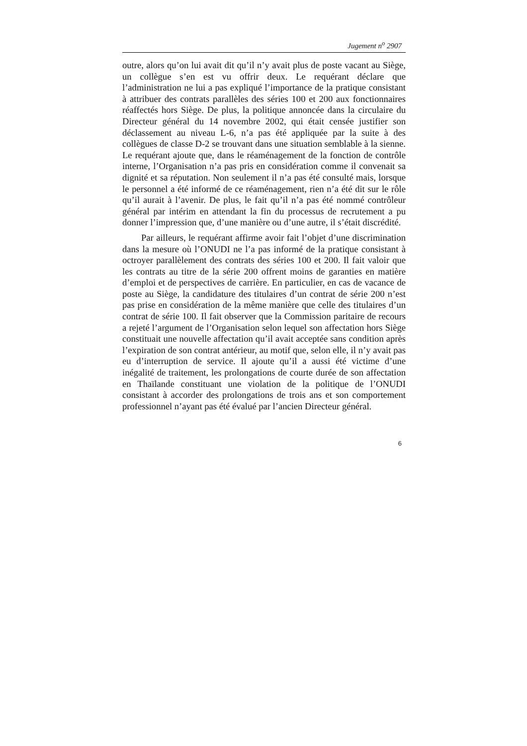Jugement n<sup>o</sup> 2907
outre, alors qu’on lui avait dit qu’il n’y avait plus de poste vacant au Siège, un collègue s’en est vu offrir deux. Le requérant déclare que l’administration ne lui a pas expliqué l’importance de la pratique consistant à attribuer des contrats parallèles des séries 100 et 200 aux fonctionnaires réaffectés hors Siège. De plus, la politique annoncée dans la circulaire du Directeur général du 14 novembre 2002, qui était censée justifier son déclassement au niveau L-6, n’a pas été appliquée par la suite à des collègues de classe D-2 se trouvant dans une situation semblable à la sienne. Le requérant ajoute que, dans le réaménagement de la fonction de contrôle interne, l’Organisation n’a pas pris en considération comme il convenait sa dignité et sa réputation. Non seulement il n’a pas été consulté mais, lorsque le personnel a été informé de ce réaménagement, rien n’a été dit sur le rôle qu’il aurait à l’avenir. De plus, le fait qu’il n’a pas été nommé contrôleur général par intérim en attendant la fin du processus de recrutement a pu donner l’impression que, d’une manière ou d’une autre, il s’était discrédité.
Par ailleurs, le requérant affirme avoir fait l’objet d’une discrimination dans la mesure où l’ONUDI ne l’a pas informé de la pratique consistant à octroyer parallèlement des contrats des séries 100 et 200. Il fait valoir que les contrats au titre de la série 200 offrent moins de garanties en matière d’emploi et de perspectives de carrière. En particulier, en cas de vacance de poste au Siège, la candidature des titulaires d’un contrat de série 200 n’est pas prise en considération de la même manière que celle des titulaires d’un contrat de série 100. Il fait observer que la Commission paritaire de recours a rejeté l’argument de l’Organisation selon lequel son affectation hors Siège constituait une nouvelle affectation qu’il avait acceptée sans condition après l’expiration de son contrat antérieur, au motif que, selon elle, il n’y avait pas eu d’interruption de service. Il ajoute qu’il a aussi été victime d’une inégalité de traitement, les prolongations de courte durée de son affectation en Thaïlande constituant une violation de la politique de l’ONUDI consistant à accorder des prolongations de trois ans et son comportement professionnel n’ayant pas été évalué par l’ancien Directeur général.
6